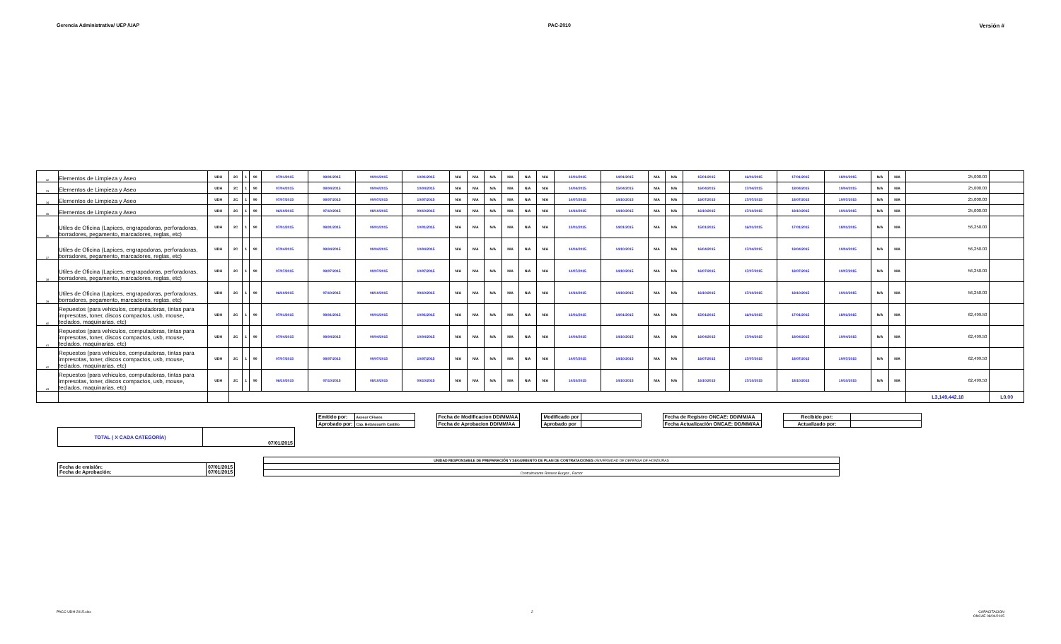Gerencia Administrativa/ UEP /UAP PAC-2010 Versión #
| 32 | Elementos de Limpieza y Aseo | UDH | 2C | 1 | 90 | 07/01/2015 | 08/01/2015 | 09/01/2015 | 10/01/2015 | N/A | N/A | N/A | N/A | N/A | N/A | 13/01/2015 | 14/01/2015 | N/A | N/A | 15/01/2015 | 16/01/2015 | 17/01/2015 | 18/01/2015 | N/A | N/A | 25,000.00 | |
| 33 | Elementos de Limpieza y Aseo | UDH | 2C | 1 | 90 | 07/04/2015 | 08/04/2015 | 09/04/2015 | 10/04/2015 | N/A | N/A | N/A | N/A | N/A | N/A | 14/04/2015 | 15/04/2015 | N/A | N/A | 16/04/2015 | 17/04/2015 | 18/04/2015 | 19/04/2015 | N/A | N/A | 25,000.00 | |
| 34 | Elementos de Limpieza y Aseo | UDH | 2C | 1 | 90 | 07/07/2015 | 08/07/2015 | 09/07/2015 | 10/07/2015 | N/A | N/A | N/A | N/A | N/A | N/A | 14/07/2015 | 14/10/2015 | N/A | N/A | 16/07/2015 | 17/07/2015 | 18/07/2015 | 19/07/2015 | N/A | N/A | 25,000.00 | |
| 35 | Elementos de Limpieza y Aseo | UDH | 2C | 1 | 90 | 06/10/2015 | 07/10/2015 | 08/10/2015 | 09/10/2015 | N/A | N/A | N/A | N/A | N/A | N/A | 14/10/2015 | 14/10/2015 | N/A | N/A | 16/10/2015 | 17/10/2015 | 18/10/2015 | 19/10/2015 | N/A | N/A | 25,000.00 | |
| 36 | Utiles de Oficina (Lapices, engrapadoras, perforadoras, borradores, pegamento, marcadores, reglas, etc) | UDH | 2C | 1 | 90 | 07/01/2015 | 08/01/2015 | 09/01/2015 | 10/01/2015 | N/A | N/A | N/A | N/A | N/A | N/A | 13/01/2015 | 14/01/2015 | N/A | N/A | 15/01/2015 | 16/01/2015 | 17/01/2015 | 18/01/2015 | N/A | N/A | 56,250.00 | |
| 37 | Utiles de Oficina (Lapices, engrapadoras, perforadoras, borradores, pegamento, marcadores, reglas, etc) | UDH | 2C | 1 | 90 | 07/04/2015 | 08/04/2015 | 09/04/2015 | 10/04/2015 | N/A | N/A | N/A | N/A | N/A | N/A | 14/04/2015 | 14/10/2015 | N/A | N/A | 16/04/2015 | 17/04/2015 | 18/04/2015 | 19/04/2015 | N/A | N/A | 56,250.00 | |
| 38 | Utiles de Oficina (Lapices, engrapadoras, perforadoras, borradores, pegamento, marcadores, reglas, etc) | UDH | 2C | 1 | 90 | 07/07/2015 | 08/07/2015 | 09/07/2015 | 10/07/2015 | N/A | N/A | N/A | N/A | N/A | N/A | 14/07/2015 | 14/10/2015 | N/A | N/A | 16/07/2015 | 17/07/2015 | 18/07/2015 | 19/07/2015 | N/A | N/A | 56,250.00 | |
| 39 | Utiles de Oficina (Lapices, engrapadoras, perforadoras, borradores, pegamento, marcadores, reglas, etc) | UDH | 2C | 1 | 90 | 06/10/2015 | 07/10/2015 | 08/10/2015 | 09/10/2015 | N/A | N/A | N/A | N/A | N/A | N/A | 14/10/2015 | 14/10/2015 | N/A | N/A | 16/10/2015 | 17/10/2015 | 18/10/2015 | 19/10/2015 | N/A | N/A | 56,250.00 | |
| 40 | Repuestos (para vehiculos, computadoras, tintas para impresotas, toner, discos compactos, usb, mouse, teclados, maquinarias, etc) | UDH | 2C | 1 | 90 | 07/01/2015 | 08/01/2015 | 09/01/2015 | 10/01/2015 | N/A | N/A | N/A | N/A | N/A | N/A | 13/01/2015 | 14/01/2015 | N/A | N/A | 15/01/2015 | 16/01/2015 | 17/01/2015 | 18/01/2015 | N/A | N/A | 62,499.50 | |
| 41 | Repuestos (para vehiculos, computadoras, tintas para impresotas, toner, discos compactos, usb, mouse, teclados, maquinarias, etc) | UDH | 2C | 1 | 90 | 07/04/2015 | 08/04/2015 | 09/04/2015 | 10/04/2015 | N/A | N/A | N/A | N/A | N/A | N/A | 14/04/2015 | 14/10/2015 | N/A | N/A | 16/04/2015 | 17/04/2015 | 18/04/2015 | 19/04/2015 | N/A | N/A | 62,499.50 | |
| 42 | Repuestos (para vehiculos, computadoras, tintas para impresotas, toner, discos compactos, usb, mouse, teclados, maquinarias, etc) | UDH | 2C | 1 | 90 | 07/07/2015 | 08/07/2015 | 09/07/2015 | 10/07/2015 | N/A | N/A | N/A | N/A | N/A | N/A | 14/07/2015 | 14/10/2015 | N/A | N/A | 16/07/2015 | 17/07/2015 | 18/07/2015 | 19/07/2015 | N/A | N/A | 62,499.50 | |
| 43 | Repuestos (para vehiculos, computadoras, tintas para impresotas, toner, discos compactos, usb, mouse, teclados, maquinarias, etc) | UDH | 2C | 1 | 90 | 06/10/2015 | 07/10/2015 | 08/10/2015 | 09/10/2015 | N/A | N/A | N/A | N/A | N/A | N/A | 14/10/2015 | 14/10/2015 | N/A | N/A | 16/10/2015 | 17/10/2015 | 18/10/2015 | 19/10/2015 | N/A | N/A | 62,499.50 | |
| | | | | | | | | | | | | | | | | | | | | | | | | | | L3,149,442.18 | L0.00 |
| TOTAL ( X CADA CATEGORÍA) | 07/01/2015 |
| Emitido por: | Asesor CFlores |
| Aprobado por: | Cap. Betancourth Castillo |
| Fecha de Modificacion DD/MM/AA |
| Fecha de Aprobacion DD/MM/AA |
| Modificado por | |
| Aprobado por | |
| Fecha de Registro ONCAE: DD/MM/AA |
| Fecha Actualización ONCAE: DD/MM/AA |
| Recibido por: | |
| Actualizado por: | |
| Fecha de emisión: Fecha de Aprobación: | 07/01/2015 07/01/2015 |
| UNIDAD RESPONSABLE DE PREPARACIÓN Y SEGUIMIENTO DE PLAN DE CONTRATACIONES UNIVERSIDAD DE DEFENSA DE HONDURAS |
| Contralmirante Romero Burgos , Rector |
PACC-UDH-2015.xlsx 2 CAPACITACION
ONCAE 08/04/2015